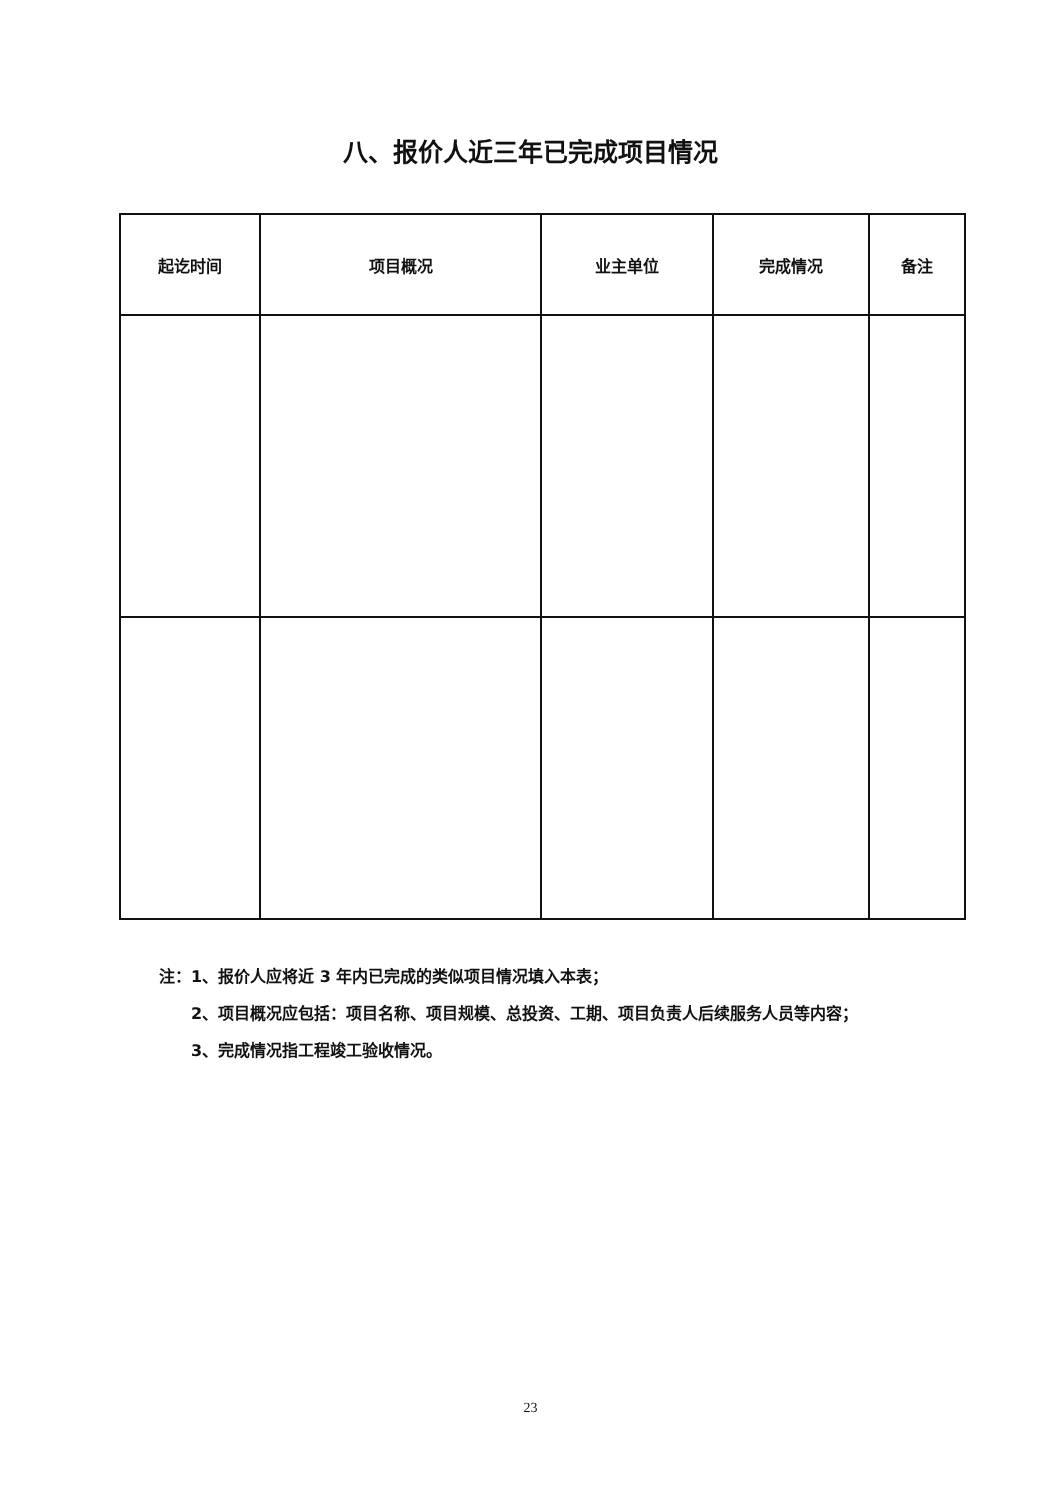八、报价人近三年已完成项目情况
| 起讫时间 | 项目概况 | 业主单位 | 完成情况 | 备注 |
| --- | --- | --- | --- | --- |
注：1、报价人应将近 3 年内已完成的类似项目情况填入本表；
  2、项目概况应包括：项目名称、项目规模、总投资、工期、项目负责人后续服务人员等内容；
  3、完成情况指工程竣工验收情况。
23